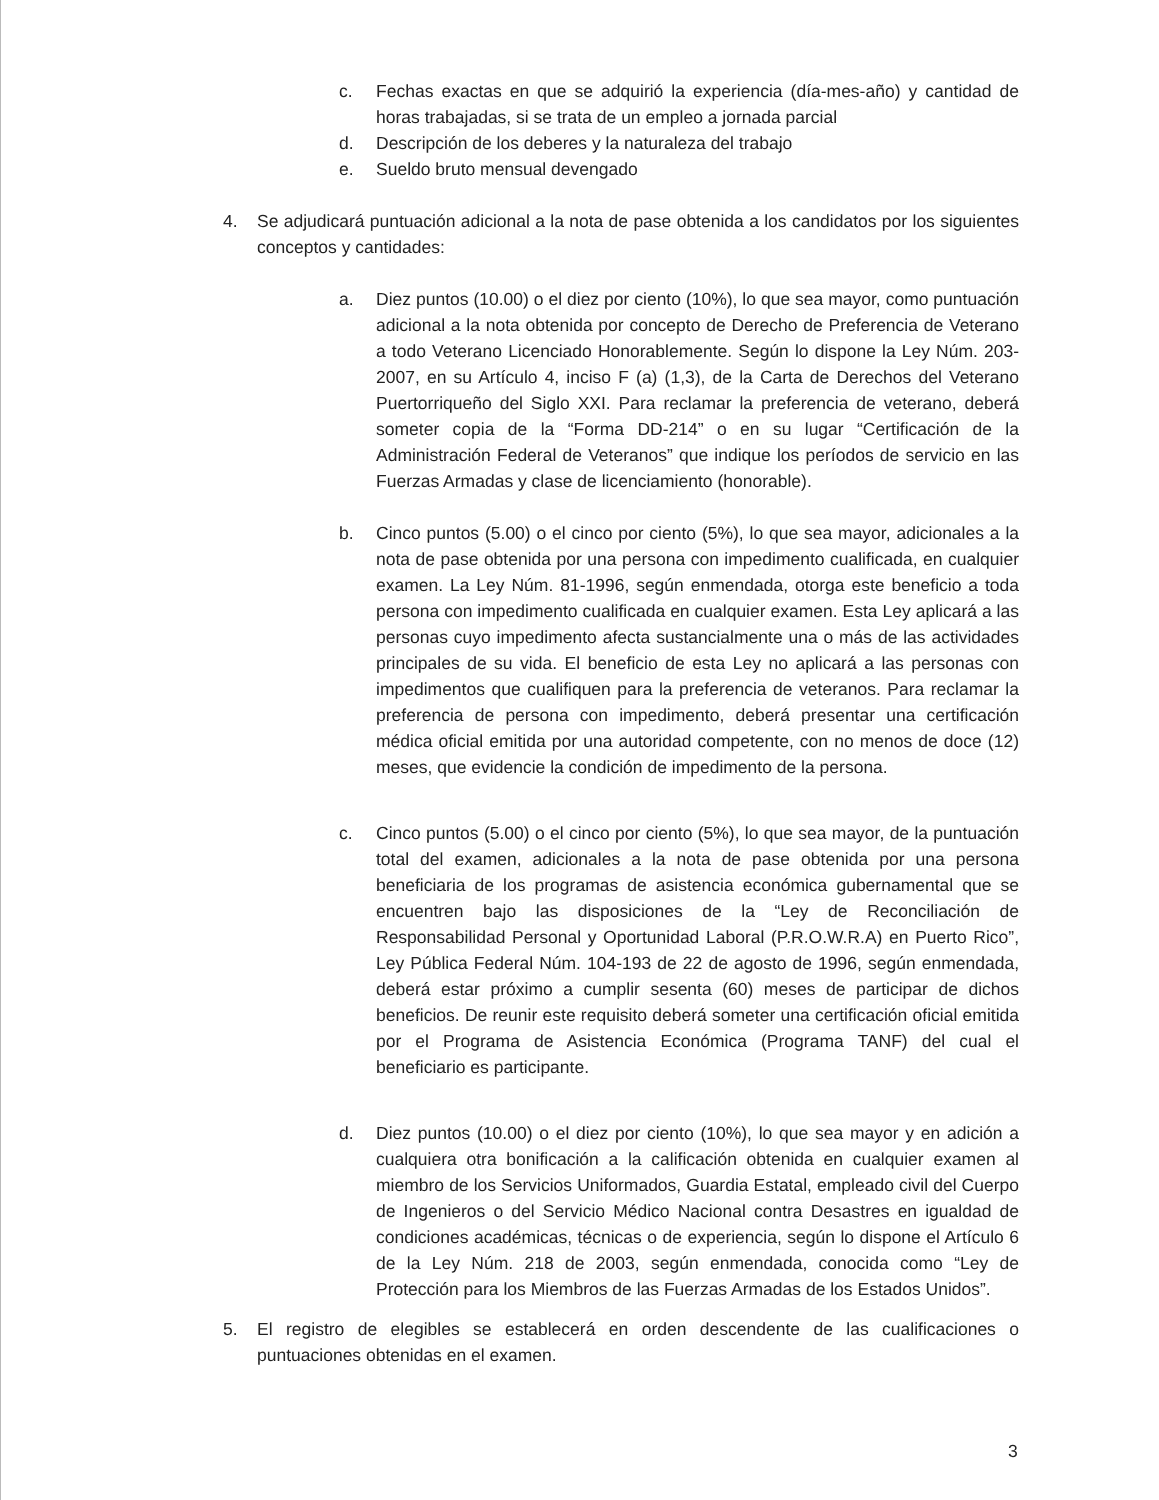c. Fechas exactas en que se adquirió la experiencia (día-mes-año) y cantidad de horas trabajadas, si se trata de un empleo a jornada parcial
d. Descripción de los deberes y la naturaleza del trabajo
e. Sueldo bruto mensual devengado
4. Se adjudicará puntuación adicional a la nota de pase obtenida a los candidatos por los siguientes conceptos y cantidades:
a. Diez puntos (10.00) o el diez por ciento (10%), lo que sea mayor, como puntuación adicional a la nota obtenida por concepto de Derecho de Preferencia de Veterano a todo Veterano Licenciado Honorablemente. Según lo dispone la Ley Núm. 203-2007, en su Artículo 4, inciso F (a) (1,3), de la Carta de Derechos del Veterano Puertorriqueño del Siglo XXI. Para reclamar la preferencia de veterano, deberá someter copia de la “Forma DD-214” o en su lugar “Certificación de la Administración Federal de Veteranos” que indique los períodos de servicio en las Fuerzas Armadas y clase de licenciamiento (honorable).
b. Cinco puntos (5.00) o el cinco por ciento (5%), lo que sea mayor, adicionales a la nota de pase obtenida por una persona con impedimento cualificada, en cualquier examen. La Ley Núm. 81-1996, según enmendada, otorga este beneficio a toda persona con impedimento cualificada en cualquier examen. Esta Ley aplicará a las personas cuyo impedimento afecta sustancialmente una o más de las actividades principales de su vida. El beneficio de esta Ley no aplicará a las personas con impedimentos que cualifiquen para la preferencia de veteranos. Para reclamar la preferencia de persona con impedimento, deberá presentar una certificación médica oficial emitida por una autoridad competente, con no menos de doce (12) meses, que evidencie la condición de impedimento de la persona.
c. Cinco puntos (5.00) o el cinco por ciento (5%), lo que sea mayor, de la puntuación total del examen, adicionales a la nota de pase obtenida por una persona beneficiaria de los programas de asistencia económica gubernamental que se encuentren bajo las disposiciones de la “Ley de Reconciliación de Responsabilidad Personal y Oportunidad Laboral (P.R.O.W.R.A) en Puerto Rico”, Ley Pública Federal Núm. 104-193 de 22 de agosto de 1996, según enmendada, deberá estar próximo a cumplir sesenta (60) meses de participar de dichos beneficios. De reunir este requisito deberá someter una certificación oficial emitida por el Programa de Asistencia Económica (Programa TANF) del cual el beneficiario es participante.
d. Diez puntos (10.00) o el diez por ciento (10%), lo que sea mayor y en adición a cualquiera otra bonificación a la calificación obtenida en cualquier examen al miembro de los Servicios Uniformados, Guardia Estatal, empleado civil del Cuerpo de Ingenieros o del Servicio Médico Nacional contra Desastres en igualdad de condiciones académicas, técnicas o de experiencia, según lo dispone el Artículo 6 de la Ley Núm. 218 de 2003, según enmendada, conocida como “Ley de Protección para los Miembros de las Fuerzas Armadas de los Estados Unidos”.
5. El registro de elegibles se establecerá en orden descendente de las cualificaciones o puntuaciones obtenidas en el examen.
3